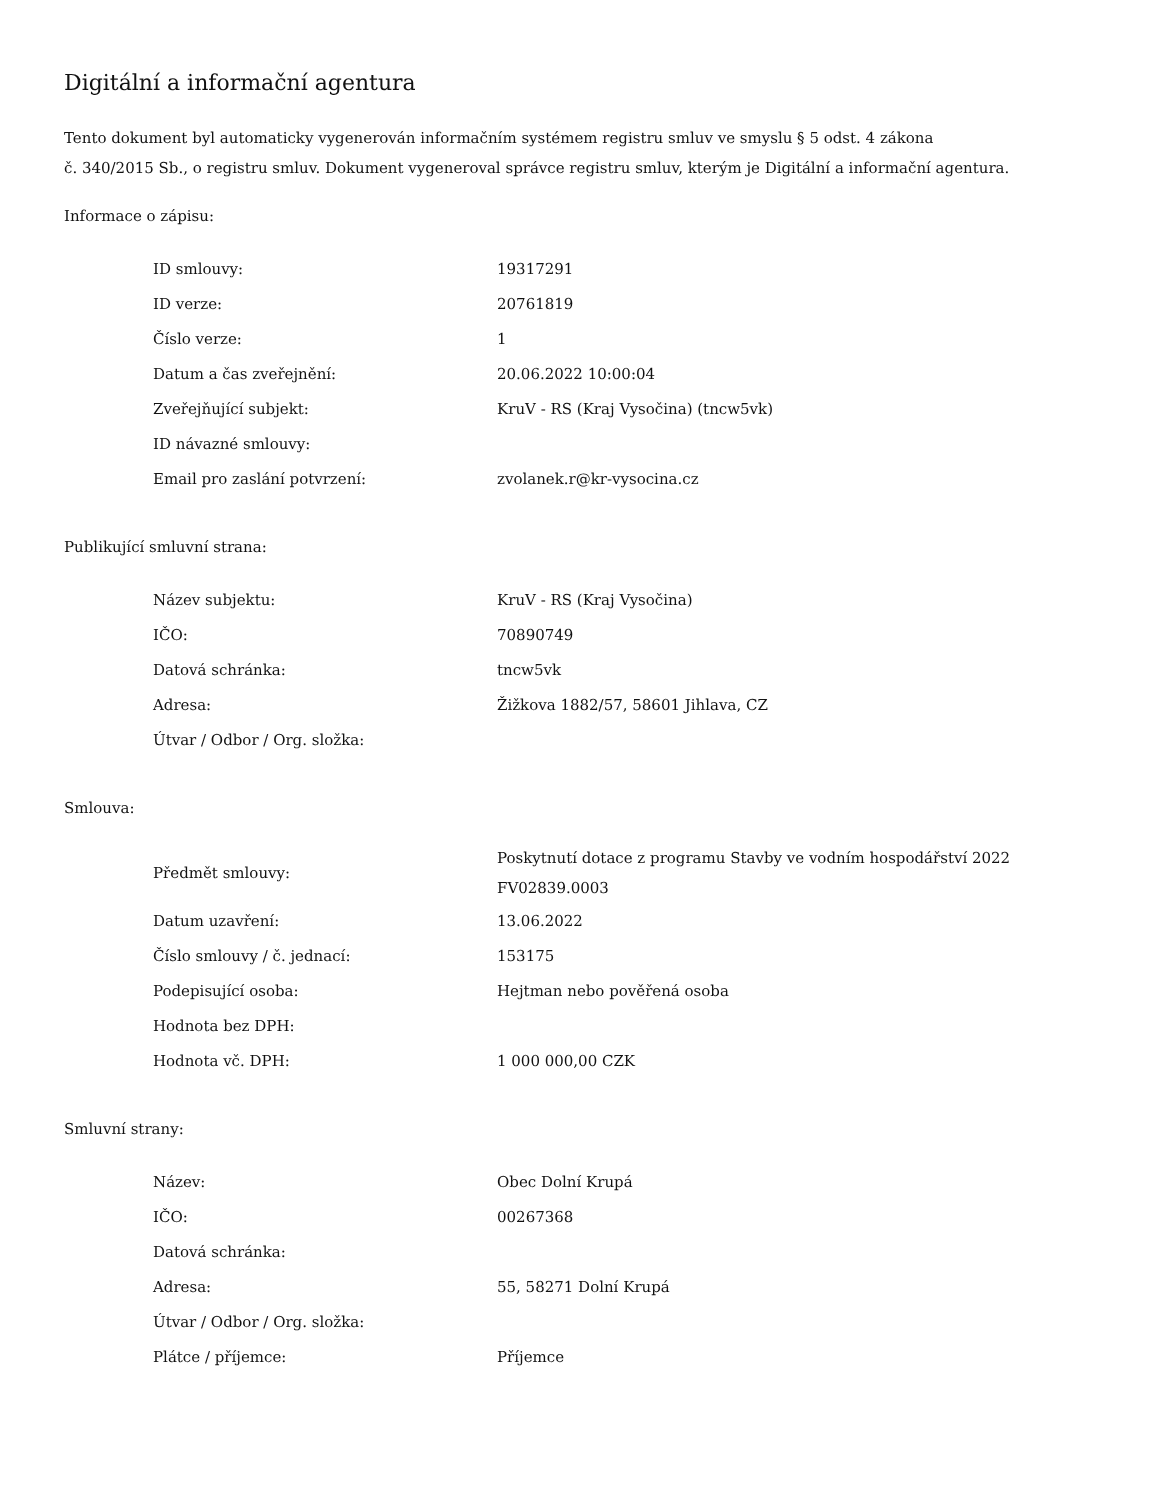Digitální a informační agentura
Tento dokument byl automaticky vygenerován informačním systémem registru smluv ve smyslu § 5 odst. 4 zákona
č. 340/2015 Sb., o registru smluv. Dokument vygeneroval správce registru smluv, kterým je Digitální a informační agentura.
Informace o zápisu:
| ID smlouvy: | 19317291 |
| ID verze: | 20761819 |
| Číslo verze: | 1 |
| Datum a čas zveřejnění: | 20.06.2022 10:00:04 |
| Zveřejňující subjekt: | KruV - RS (Kraj Vysočina) (tncw5vk) |
| ID návazné smlouvy: | |
| Email pro zaslání potvrzení: | zvolanek.r@kr-vysocina.cz |
Publikující smluvní strana:
| Název subjektu: | KruV - RS (Kraj Vysočina) |
| IČO: | 70890749 |
| Datová schránka: | tncw5vk |
| Adresa: | Žižkova 1882/57, 58601 Jihlava, CZ |
| Útvar / Odbor / Org. složka: | |
Smlouva:
| Předmět smlouvy: | Poskytnutí dotace z programu Stavby ve vodním hospodářství 2022 FV02839.0003 |
| Datum uzavření: | 13.06.2022 |
| Číslo smlouvy / č. jednací: | 153175 |
| Podepisující osoba: | Hejtman nebo pověřená osoba |
| Hodnota bez DPH: | |
| Hodnota vč. DPH: | 1 000 000,00 CZK |
Smluvní strany:
| Název: | Obec Dolní Krupá |
| IČO: | 00267368 |
| Datová schránka: | |
| Adresa: | 55, 58271 Dolní Krupá |
| Útvar / Odbor / Org. složka: | |
| Plátce / příjemce: | Příjemce |